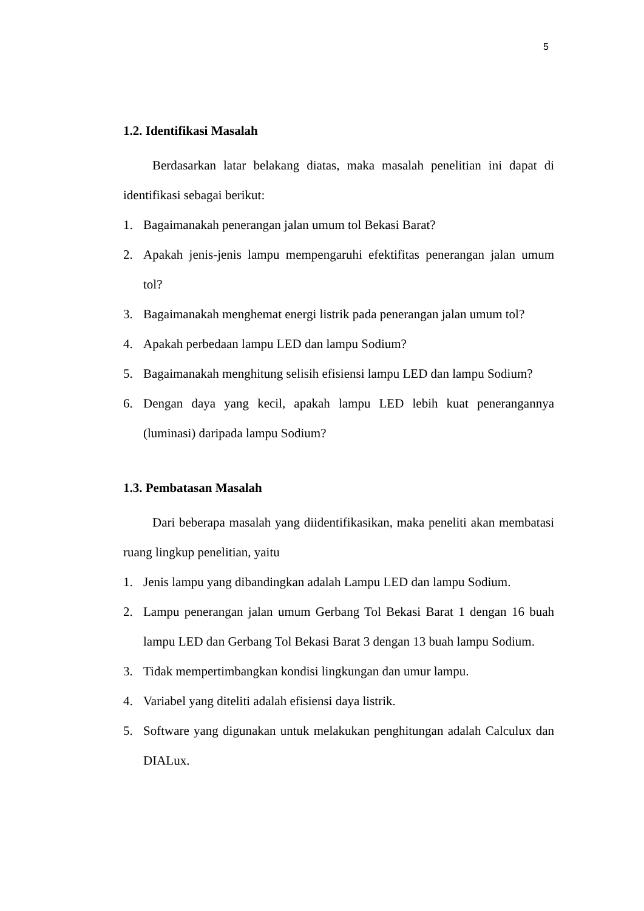5
1.2. Identifikasi Masalah
Berdasarkan latar belakang diatas, maka masalah penelitian ini dapat di identifikasi sebagai berikut:
1. Bagaimanakah penerangan jalan umum tol Bekasi Barat?
2. Apakah jenis-jenis lampu mempengaruhi efektifitas penerangan jalan umum tol?
3. Bagaimanakah menghemat energi listrik pada penerangan jalan umum tol?
4. Apakah perbedaan lampu LED dan lampu Sodium?
5. Bagaimanakah menghitung selisih efisiensi lampu LED dan lampu Sodium?
6. Dengan daya yang kecil, apakah lampu LED lebih kuat penerangannya (luminasi) daripada lampu Sodium?
1.3. Pembatasan Masalah
Dari beberapa masalah yang diidentifikasikan, maka peneliti akan membatasi ruang lingkup penelitian, yaitu
1. Jenis lampu yang dibandingkan adalah Lampu LED dan lampu Sodium.
2. Lampu penerangan jalan umum Gerbang Tol Bekasi Barat 1 dengan 16 buah lampu LED dan Gerbang Tol Bekasi Barat 3 dengan 13 buah lampu Sodium.
3. Tidak mempertimbangkan kondisi lingkungan dan umur lampu.
4. Variabel yang diteliti adalah efisiensi daya listrik.
5. Software yang digunakan untuk melakukan penghitungan adalah Calculux dan DIALux.